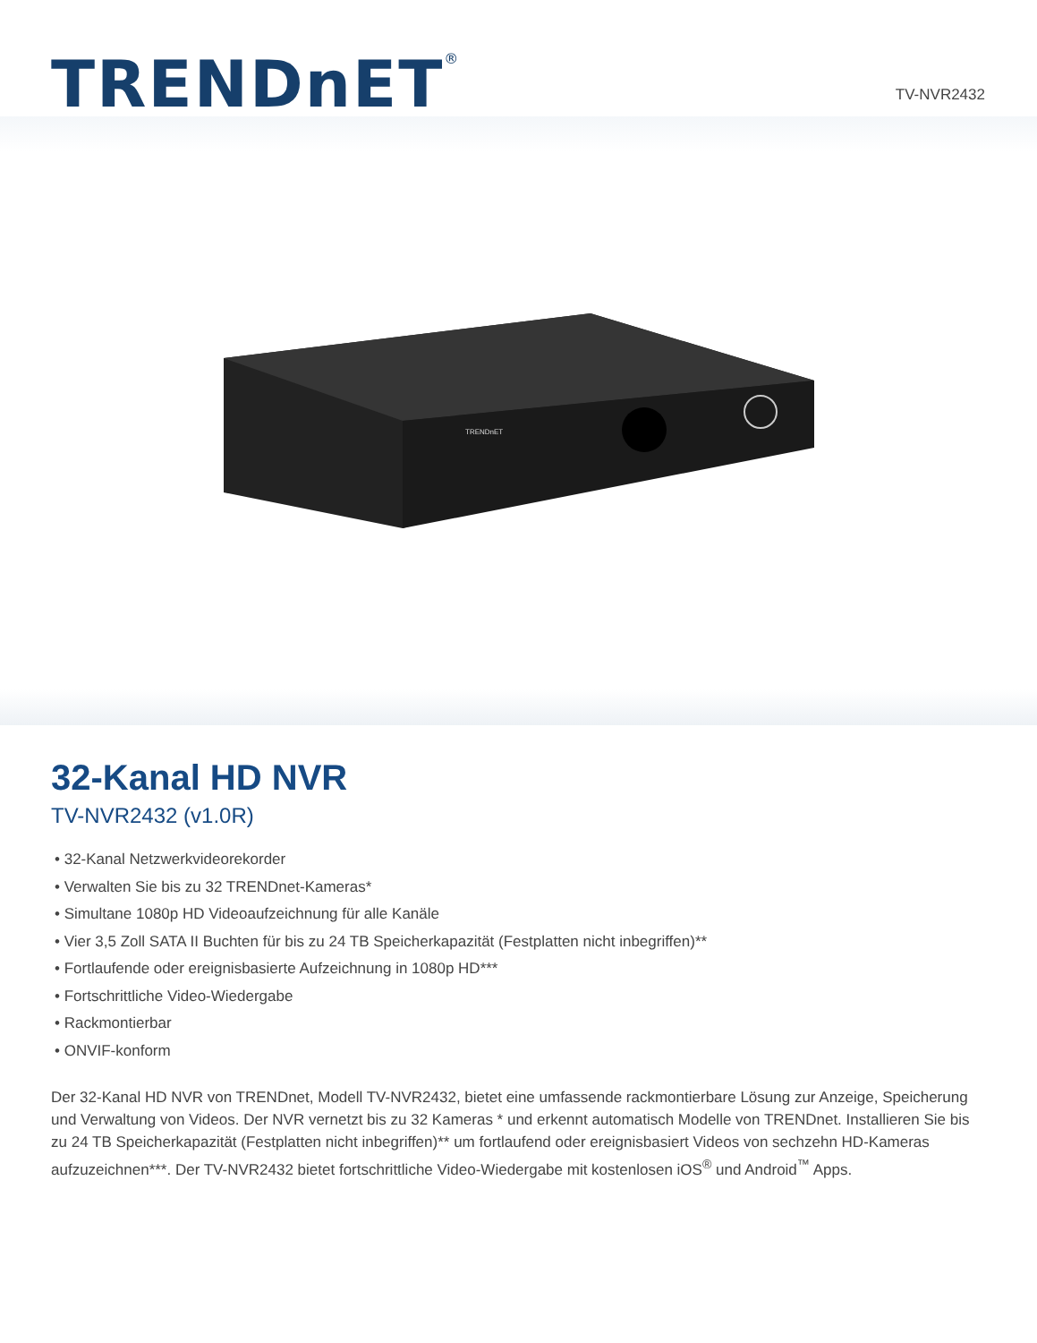TRENDnET<sup>®</sup>
TV-NVR2432
TRENDnET
32-Kanal HD NVR
TV-NVR2432 (v1.0R)
• 32-Kanal Netzwerkvideorekorder
• Verwalten Sie bis zu 32 TRENDnet-Kameras*
• Simultane 1080p HD Videoaufzeichnung für alle Kanäle
• Vier 3,5 Zoll SATA II Buchten für bis zu 24 TB Speicherkapazität (Festplatten nicht inbegriffen)**
• Fortlaufende oder ereignisbasierte Aufzeichnung in 1080p HD***
• Fortschrittliche Video-Wiedergabe
• Rackmontierbar
• ONVIF-konform
Der 32-Kanal HD NVR von TRENDnet, Modell TV-NVR2432, bietet eine umfassende rackmontierbare Lösung zur Anzeige, Speicherung und Verwaltung von Videos. Der NVR vernetzt bis zu 32 Kameras * und erkennt automatisch Modelle von TRENDnet. Installieren Sie bis zu 24 TB Speicherkapazität (Festplatten nicht inbegriffen)** um fortlaufend oder ereignisbasiert Videos von sechzehn HD-Kameras aufzuzeichnen***. Der TV-NVR2432 bietet fortschrittliche Video-Wiedergabe mit kostenlosen iOS<sup>®</sup> und Android<sup>™</sup> Apps.